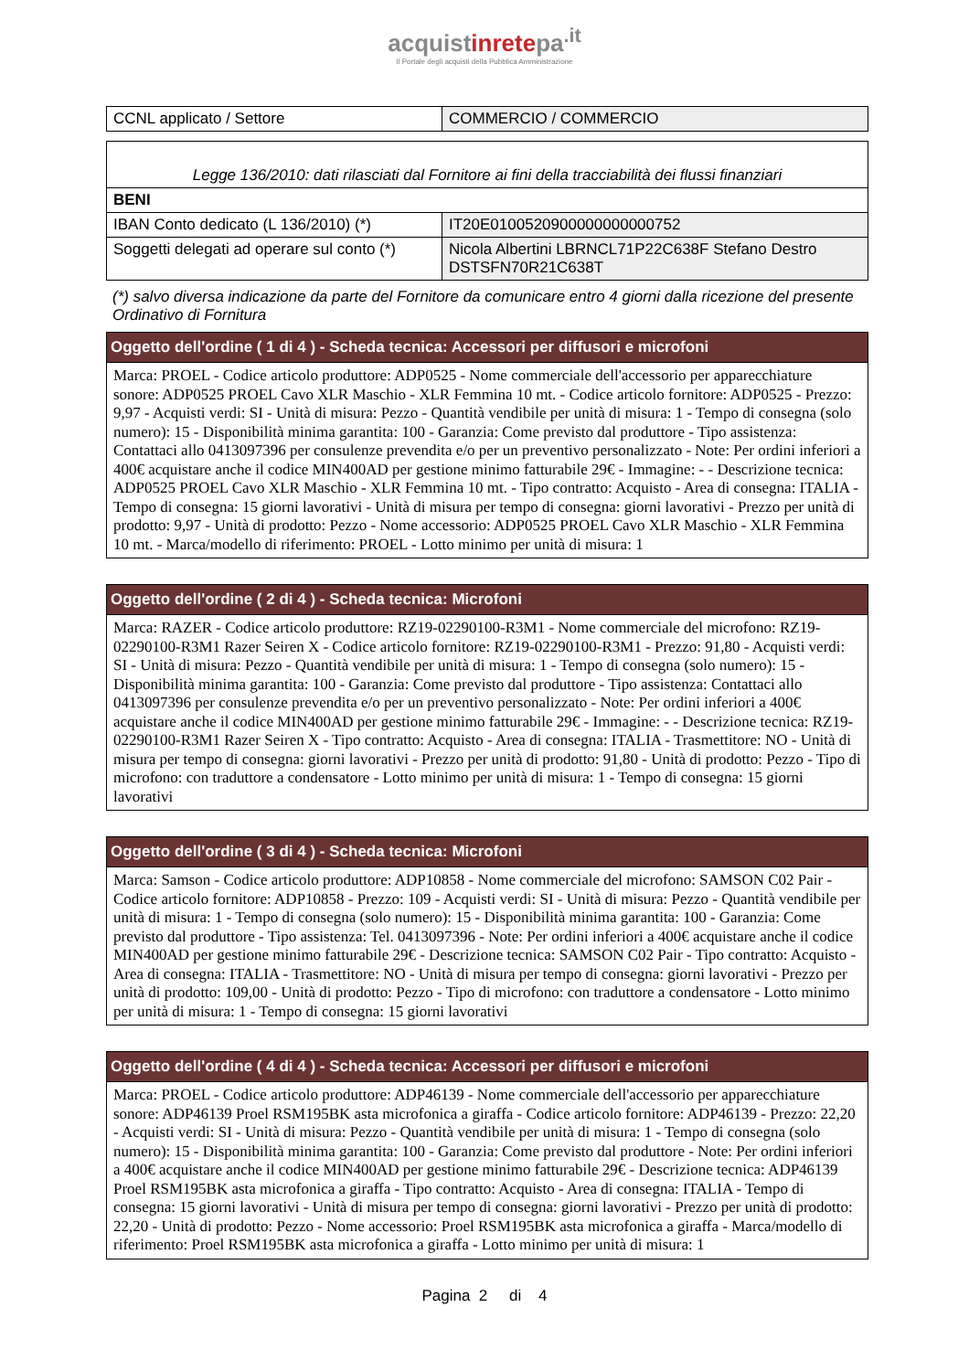acquistinretepa<sup>.it</sup>
Il Portale degli acquisti della Pubblica Amministrazione
| CCNL applicato / Settore | COMMERCIO / COMMERCIO |
| Legge 136/2010: dati rilasciati dal Fornitore ai fini della tracciabilità dei flussi finanziari | |
| BENI | |
| IBAN Conto dedicato (L 136/2010) (*) | IT20E0100520900000000000752 |
| Soggetti delegati ad operare sul conto (*) | Nicola Albertini LBRNCL71P22C638F Stefano Destro DSTSFN70R21C638T |
(*) salvo diversa indicazione da parte del Fornitore da comunicare entro 4 giorni dalla ricezione del presente Ordinativo di Fornitura
Oggetto dell'ordine ( 1 di 4 ) - Scheda tecnica: Accessori per diffusori e microfoni
Marca: PROEL - Codice articolo produttore: ADP0525 - Nome commerciale dell'accessorio per apparecchiature sonore: ADP0525 PROEL Cavo XLR Maschio - XLR Femmina 10 mt. - Codice articolo fornitore: ADP0525 - Prezzo: 9,97 - Acquisti verdi: SI - Unità di misura: Pezzo - Quantità vendibile per unità di misura: 1 - Tempo di consegna (solo numero): 15 - Disponibilità minima garantita: 100 - Garanzia: Come previsto dal produttore - Tipo assistenza: Contattaci allo 0413097396 per consulenze prevendita e/o per un preventivo personalizzato - Note: Per ordini inferiori a 400€ acquistare anche il codice MIN400AD per gestione minimo fatturabile 29€ - Immagine: - - Descrizione tecnica: ADP0525 PROEL Cavo XLR Maschio - XLR Femmina 10 mt. - Tipo contratto: Acquisto - Area di consegna: ITALIA - Tempo di consegna: 15 giorni lavorativi - Unità di misura per tempo di consegna: giorni lavorativi - Prezzo per unità di prodotto: 9,97 - Unità di prodotto: Pezzo - Nome accessorio: ADP0525 PROEL Cavo XLR Maschio - XLR Femmina 10 mt. - Marca/modello di riferimento: PROEL - Lotto minimo per unità di misura: 1
Oggetto dell'ordine ( 2 di 4 ) - Scheda tecnica: Microfoni
Marca: RAZER - Codice articolo produttore: RZ19-02290100-R3M1 - Nome commerciale del microfono: RZ19-02290100-R3M1 Razer Seiren X - Codice articolo fornitore: RZ19-02290100-R3M1 - Prezzo: 91,80 - Acquisti verdi: SI - Unità di misura: Pezzo - Quantità vendibile per unità di misura: 1 - Tempo di consegna (solo numero): 15 - Disponibilità minima garantita: 100 - Garanzia: Come previsto dal produttore - Tipo assistenza: Contattaci allo 0413097396 per consulenze prevendita e/o per un preventivo personalizzato - Note: Per ordini inferiori a 400€ acquistare anche il codice MIN400AD per gestione minimo fatturabile 29€ - Immagine: - - Descrizione tecnica: RZ19-02290100-R3M1 Razer Seiren X - Tipo contratto: Acquisto - Area di consegna: ITALIA - Trasmettitore: NO - Unità di misura per tempo di consegna: giorni lavorativi - Prezzo per unità di prodotto: 91,80 - Unità di prodotto: Pezzo - Tipo di microfono: con traduttore a condensatore - Lotto minimo per unità di misura: 1 - Tempo di consegna: 15 giorni lavorativi
Oggetto dell'ordine ( 3 di 4 ) - Scheda tecnica: Microfoni
Marca: Samson - Codice articolo produttore: ADP10858 - Nome commerciale del microfono: SAMSON C02 Pair - Codice articolo fornitore: ADP10858 - Prezzo: 109 - Acquisti verdi: SI - Unità di misura: Pezzo - Quantità vendibile per unità di misura: 1 - Tempo di consegna (solo numero): 15 - Disponibilità minima garantita: 100 - Garanzia: Come previsto dal produttore - Tipo assistenza: Tel. 0413097396 - Note: Per ordini inferiori a 400€ acquistare anche il codice MIN400AD per gestione minimo fatturabile 29€ - Descrizione tecnica: SAMSON C02 Pair - Tipo contratto: Acquisto - Area di consegna: ITALIA - Trasmettitore: NO - Unità di misura per tempo di consegna: giorni lavorativi - Prezzo per unità di prodotto: 109,00 - Unità di prodotto: Pezzo - Tipo di microfono: con traduttore a condensatore - Lotto minimo per unità di misura: 1 - Tempo di consegna: 15 giorni lavorativi
Oggetto dell'ordine ( 4 di 4 ) - Scheda tecnica: Accessori per diffusori e microfoni
Marca: PROEL - Codice articolo produttore: ADP46139 - Nome commerciale dell'accessorio per apparecchiature sonore: ADP46139 Proel RSM195BK asta microfonica a giraffa - Codice articolo fornitore: ADP46139 - Prezzo: 22,20 - Acquisti verdi: SI - Unità di misura: Pezzo - Quantità vendibile per unità di misura: 1 - Tempo di consegna (solo numero): 15 - Disponibilità minima garantita: 100 - Garanzia: Come previsto dal produttore - Note: Per ordini inferiori a 400€ acquistare anche il codice MIN400AD per gestione minimo fatturabile 29€ - Descrizione tecnica: ADP46139 Proel RSM195BK asta microfonica a giraffa - Tipo contratto: Acquisto - Area di consegna: ITALIA - Tempo di consegna: 15 giorni lavorativi - Unità di misura per tempo di consegna: giorni lavorativi - Prezzo per unità di prodotto: 22,20 - Unità di prodotto: Pezzo - Nome accessorio: Proel RSM195BK asta microfonica a giraffa - Marca/modello di riferimento: Proel RSM195BK asta microfonica a giraffa - Lotto minimo per unità di misura: 1
Pagina 2 di 4